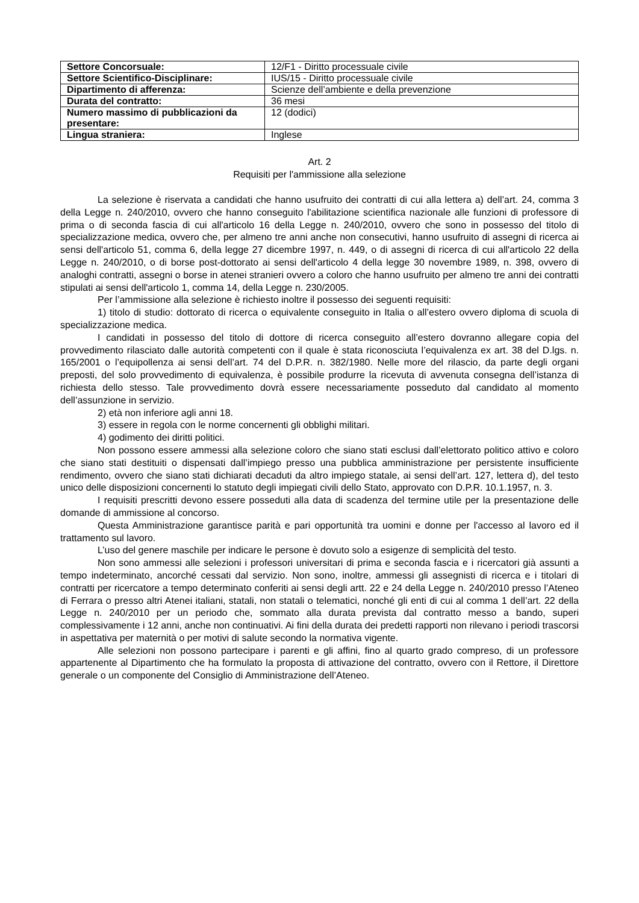| Settore Concorsuale: | 12/F1 - Diritto processuale civile |
| Settore Scientifico-Disciplinare: | IUS/15 - Diritto processuale civile |
| Dipartimento di afferenza: | Scienze dell’ambiente e della prevenzione |
| Durata del contratto: | 36 mesi |
| Numero massimo di pubblicazioni da presentare: | 12 (dodici) |
| Lingua straniera: | Inglese |
Art. 2
Requisiti per l'ammissione alla selezione
La selezione è riservata a candidati che hanno usufruito dei contratti di cui alla lettera a) dell’art. 24, comma 3 della Legge n. 240/2010, ovvero che hanno conseguito l'abilitazione scientifica nazionale alle funzioni di professore di prima o di seconda fascia di cui all'articolo 16 della Legge n. 240/2010, ovvero che sono in possesso del titolo di specializzazione medica, ovvero che, per almeno tre anni anche non consecutivi, hanno usufruito di assegni di ricerca ai sensi dell'articolo 51, comma 6, della legge 27 dicembre 1997, n. 449, o di assegni di ricerca di cui all'articolo 22 della Legge n. 240/2010, o di borse post-dottorato ai sensi dell'articolo 4 della legge 30 novembre 1989, n. 398, ovvero di analoghi contratti, assegni o borse in atenei stranieri ovvero a coloro che hanno usufruito per almeno tre anni dei contratti stipulati ai sensi dell'articolo 1, comma 14, della Legge n. 230/2005.
Per l’ammissione alla selezione è richiesto inoltre il possesso dei seguenti requisiti:
1) titolo di studio: dottorato di ricerca o equivalente conseguito in Italia o all’estero ovvero diploma di scuola di specializzazione medica.
I candidati in possesso del titolo di dottore di ricerca conseguito all’estero dovranno allegare copia del provvedimento rilasciato dalle autorità competenti con il quale è stata riconosciuta l’equivalenza ex art. 38 del D.lgs. n. 165/2001 o l’equipollenza ai sensi dell’art. 74 del D.P.R. n. 382/1980. Nelle more del rilascio, da parte degli organi preposti, del solo provvedimento di equivalenza, è possibile produrre la ricevuta di avvenuta consegna dell’istanza di richiesta dello stesso. Tale provvedimento dovrà essere necessariamente posseduto dal candidato al momento dell’assunzione in servizio.
2) età non inferiore agli anni 18.
3) essere in regola con le norme concernenti gli obblighi militari.
4) godimento dei diritti politici.
Non possono essere ammessi alla selezione coloro che siano stati esclusi dall’elettorato politico attivo e coloro che siano stati destituiti o dispensati dall’impiego presso una pubblica amministrazione per persistente insufficiente rendimento, ovvero che siano stati dichiarati decaduti da altro impiego statale, ai sensi dell’art. 127, lettera d), del testo unico delle disposizioni concernenti lo statuto degli impiegati civili dello Stato, approvato con D.P.R. 10.1.1957, n. 3.
I requisiti prescritti devono essere posseduti alla data di scadenza del termine utile per la presentazione delle domande di ammissione al concorso.
Questa Amministrazione garantisce parità e pari opportunità tra uomini e donne per l'accesso al lavoro ed il trattamento sul lavoro.
L’uso del genere maschile per indicare le persone è dovuto solo a esigenze di semplicità del testo.
Non sono ammessi alle selezioni i professori universitari di prima e seconda fascia e i ricercatori già assunti a tempo indeterminato, ancorché cessati dal servizio. Non sono, inoltre, ammessi gli assegnisti di ricerca e i titolari di contratti per ricercatore a tempo determinato conferiti ai sensi degli artt. 22 e 24 della Legge n. 240/2010 presso l’Ateneo di Ferrara o presso altri Atenei italiani, statali, non statali o telematici, nonché gli enti di cui al comma 1 dell’art. 22 della Legge n. 240/2010 per un periodo che, sommato alla durata prevista dal contratto messo a bando, superi complessivamente i 12 anni, anche non continuativi. Ai fini della durata dei predetti rapporti non rilevano i periodi trascorsi in aspettativa per maternità o per motivi di salute secondo la normativa vigente.
Alle selezioni non possono partecipare i parenti e gli affini, fino al quarto grado compreso, di un professore appartenente al Dipartimento che ha formulato la proposta di attivazione del contratto, ovvero con il Rettore, il Direttore generale o un componente del Consiglio di Amministrazione dell’Ateneo.